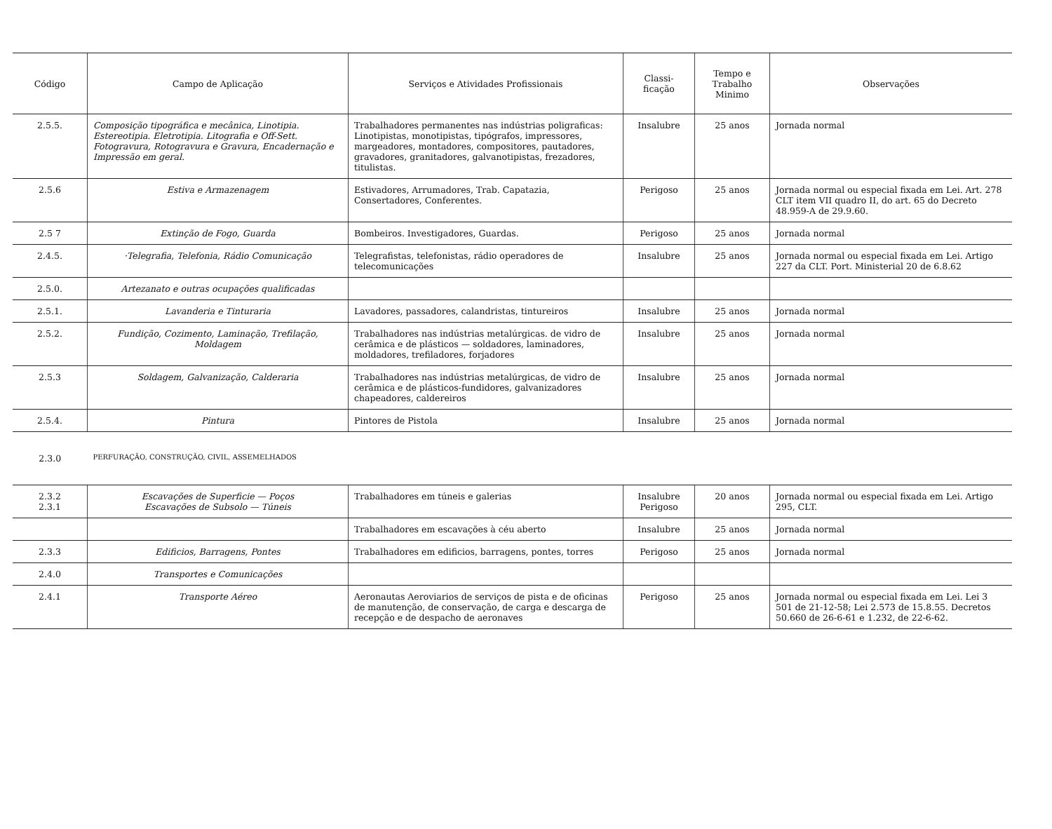| Código | Campo de Aplicação | Serviços e Atividades Profissionais | Classi- ficação | Tempo e Trabalho Minimo | Observações |
| --- | --- | --- | --- | --- | --- |
| 2.5.5. | Composição tipográfica e mecânica, Linotipia. Estereotipia. Eletrotipia. Litografia e Off-Sett. Fotogravura, Rotogravura e Gravura, Encadernação e Impressão em geral. | Trabalhadores permanentes nas indústrias poligraficas: Linotipistas, monotipistas, tipógrafos, impressores, margeadores, montadores, compositores, pautadores, gravadores, granitadores, galvanotipistas, frezadores, titulistas. | Insalubre | 25 anos | Jornada normal |
| 2.5.6 | Estiva e Armazenagem | Estivadores, Arrumadores, Trab. Capatazia, Consertadores, Conferentes. | Perigoso | 25 anos | Jornada normal ou especial fixada em Lei. Art. 278 CLT item VII quadro II, do art. 65 do Decreto 48.959-A de 29.9.60. |
| 2.5 7 | Extinção de Fogo, Guarda | Bombeiros. Investigadores, Guardas. | Perigoso | 25 anos | Jornada normal |
| 2.4.5. | ·Telegrafia, Telefonia, Rádio Comunicação | Telegrafistas, telefonistas, rádio operadores de telecomunicações | Insalubre | 25 anos | Jornada normal ou especial fixada em Lei. Artigo 227 da CLT. Port. Ministerial 20 de 6.8.62 |
| 2.5.0. | Artezanato e outras ocupações qualificadas | | | | |
| 2.5.1. | Lavanderia e Tinturaria | Lavadores, passadores, calandristas, tintureiros | Insalubre | 25 anos | Jornada normal |
| 2.5.2. | Fundição, Cozimento, Laminação, Trefilação, Moldagem | Trabalhadores nas indústrias metalúrgicas. de vidro de cerâmica e de plásticos — soldadores, laminadores, moldadores, trefiladores, forjadores | Insalubre | 25 anos | Jornada normal |
| 2.5.3 | Soldagem, Galvanização, Calderaria | Trabalhadores nas indústrias metalúrgicas, de vidro de cerâmica e de plásticos-fundidores, galvanizadores chapeadores, caldereiros | Insalubre | 25 anos | Jornada normal |
| 2.5.4. | Pintura | Pintores de Pistola | Insalubre | 25 anos | Jornada normal |
| 2.3.0 | PERFURAÇÃO, CONSTRUÇÃO, CIVIL, ASSEMELHADOS | | | | |
| 2.3.2 2.3.1 | Escavações de Superficie — Poços Escavações de Subsolo — Túneis | Trabalhadores em túneis e galerias | Insalubre Perigoso | 20 anos | Jornada normal ou especial fixada em Lei. Artigo 295, CLT. |
| | | Trabalhadores em escavações à céu aberto | Insalubre | 25 anos | Jornada normal |
| 2.3.3 | Edificios, Barragens, Pontes | Trabalhadores em edificios, barragens, pontes, torres | Perigoso | 25 anos | Jornada normal |
| 2.4.0 | Transportes e Comunicações | | | | |
| 2.4.1 | Transporte Aéreo | Aeronautas Aeroviarios de serviços de pista e de oficinas de manutenção, de conservação, de carga e descarga de recepção e de despacho de aeronaves | Perigoso | 25 anos | Jornada normal ou especial fixada em Lei. Lei 3 501 de 21-12-58; Lei 2.573 de 15.8.55. Decretos 50.660 de 26-6-61 e 1.232, de 22-6-62. |